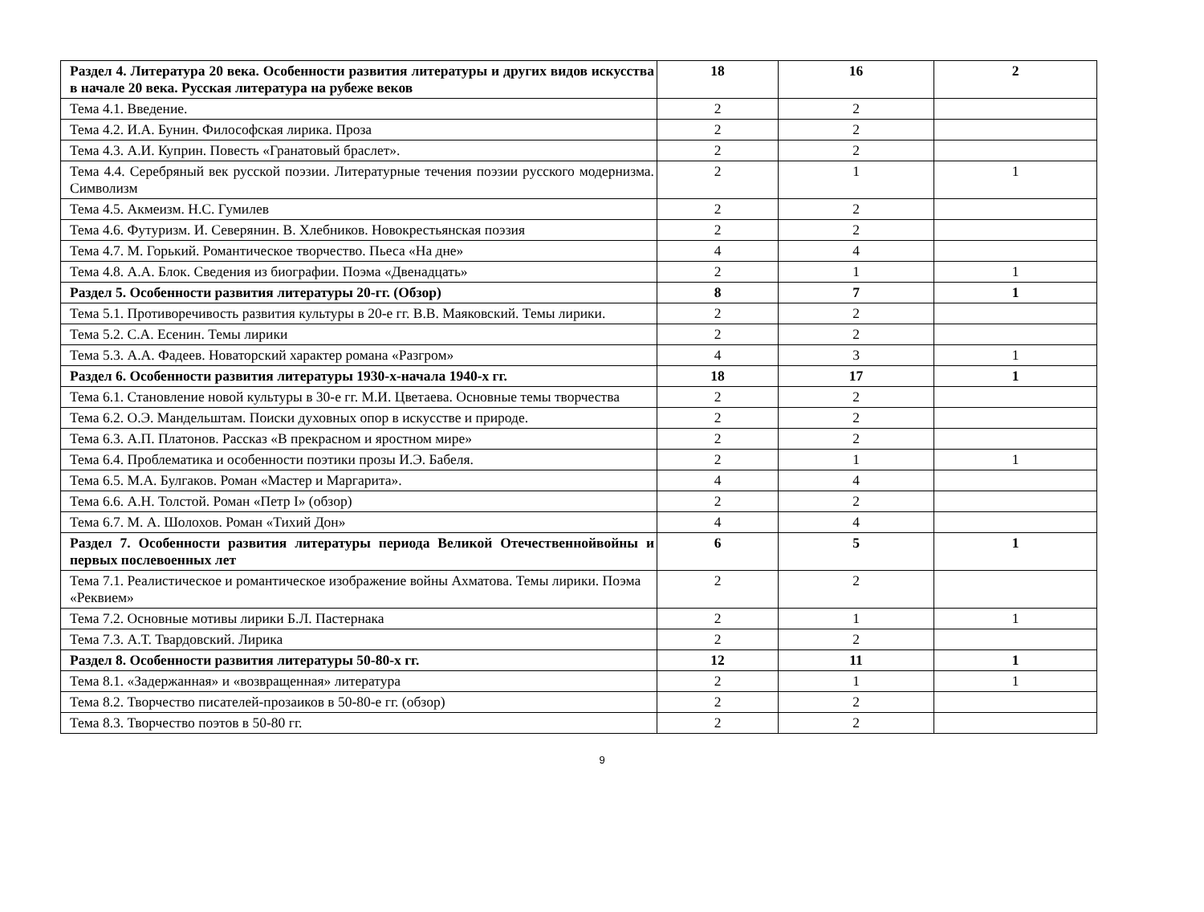| Раздел 4. Литература 20 века. Особенности развития литературы и других видов искусства в начале 20 века. Русская литература на рубеже веков | 18 | 16 | 2 |
| Тема 4.1. Введение. | 2 | 2 | |
| Тема 4.2. И.А. Бунин. Философская лирика. Проза | 2 | 2 | |
| Тема 4.3. А.И. Куприн. Повесть «Гранатовый браслет». | 2 | 2 | |
| Тема 4.4. Серебряный век русской поэзии. Литературные течения поэзии русского модернизма. Символизм | 2 | 1 | 1 |
| Тема 4.5. Акмеизм. Н.С. Гумилев | 2 | 2 | |
| Тема 4.6. Футуризм. И. Северянин. В. Хлебников. Новокрестьянская поэзия | 2 | 2 | |
| Тема 4.7. М. Горький. Романтическое творчество. Пьеса «На дне» | 4 | 4 | |
| Тема 4.8. А.А. Блок. Сведения из биографии. Поэма «Двенадцать» | 2 | 1 | 1 |
| Раздел 5. Особенности развития литературы 20-гг. (Обзор) | 8 | 7 | 1 |
| Тема 5.1. Противоречивость развития культуры в 20-е гг. В.В. Маяковский. Темы лирики. | 2 | 2 | |
| Тема 5.2. С.А. Есенин. Темы лирики | 2 | 2 | |
| Тема 5.3. А.А. Фадеев. Новаторский характер романа «Разгром» | 4 | 3 | 1 |
| Раздел 6. Особенности развития литературы 1930-х-начала 1940-х гг. | 18 | 17 | 1 |
| Тема 6.1. Становление новой культуры в 30-е гг. М.И. Цветаева. Основные темы творчества | 2 | 2 | |
| Тема 6.2. О.Э. Мандельштам. Поиски духовных опор в искусстве и природе. | 2 | 2 | |
| Тема 6.3. А.П. Платонов. Рассказ «В прекрасном и яростном мире» | 2 | 2 | |
| Тема 6.4. Проблематика и особенности поэтики прозы И.Э. Бабеля. | 2 | 1 | 1 |
| Тема 6.5. М.А. Булгаков. Роман «Мастер и Маргарита». | 4 | 4 | |
| Тема 6.6. А.Н. Толстой. Роман «Петр I» (обзор) | 2 | 2 | |
| Тема 6.7. М. А. Шолохов. Роман «Тихий Дон» | 4 | 4 | |
| Раздел 7. Особенности развития литературы периода Великой Отечественнойвойны и первых послевоенных лет | 6 | 5 | 1 |
| Тема 7.1. Реалистическое и романтическое изображение войны Ахматова. Темы лирики. Поэма «Реквием» | 2 | 2 | |
| Тема 7.2. Основные мотивы лирики Б.Л. Пастернака | 2 | 1 | 1 |
| Тема 7.3. А.Т. Твардовский. Лирика | 2 | 2 | |
| Раздел 8. Особенности развития литературы 50-80-х гг. | 12 | 11 | 1 |
| Тема 8.1. «Задержанная» и «возвращенная» литература | 2 | 1 | 1 |
| Тема 8.2. Творчество писателей-прозаиков в 50-80-е гг. (обзор) | 2 | 2 | |
| Тема 8.3. Творчество поэтов в 50-80 гг. | 2 | 2 | |
9